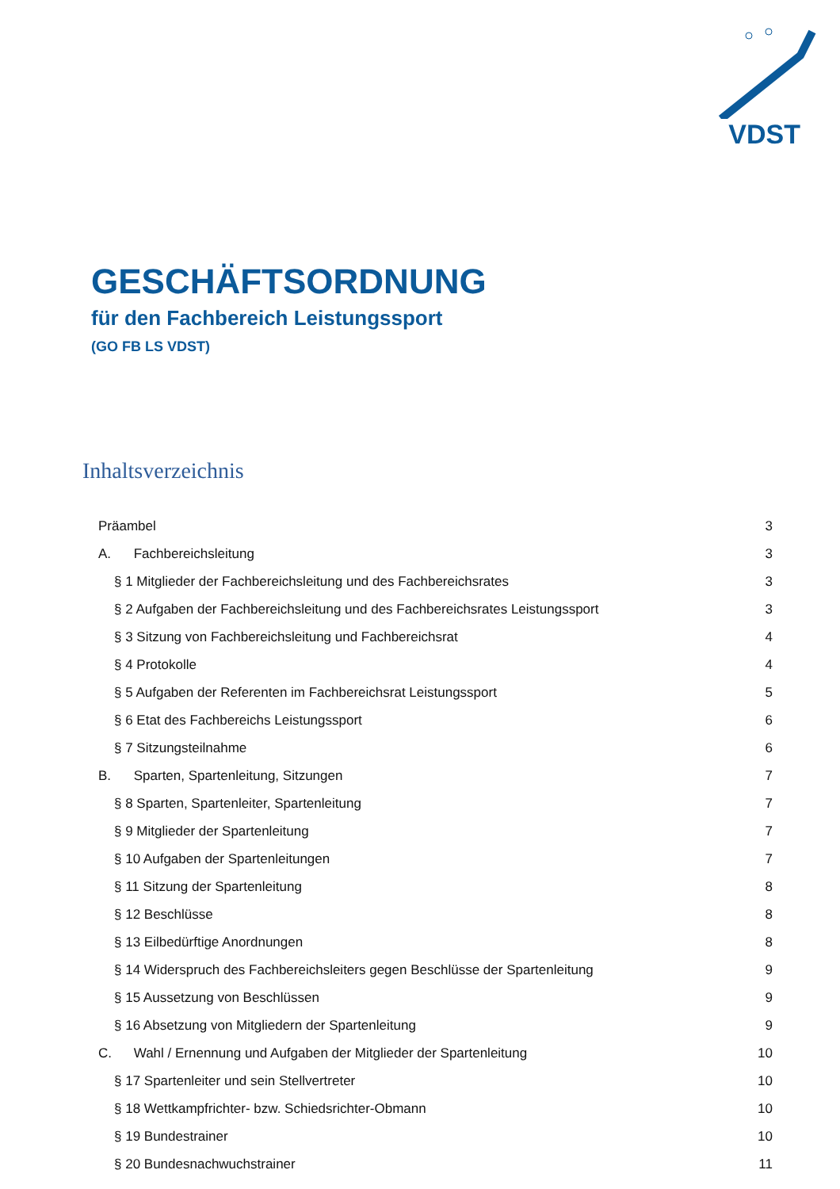VDST
GESCHÄFTSORDNUNG
für den Fachbereich Leistungssport
(GO FB LS VDST)
Inhaltsverzeichnis
Präambel 3
A. Fachbereichsleitung 3
§ 1 Mitglieder der Fachbereichsleitung und des Fachbereichsrates 3
§ 2 Aufgaben der Fachbereichsleitung und des Fachbereichsrates Leistungssport 3
§ 3 Sitzung von Fachbereichsleitung und Fachbereichsrat 4
§ 4 Protokolle 4
§ 5 Aufgaben der Referenten im Fachbereichsrat Leistungssport 5
§ 6 Etat des Fachbereichs Leistungssport 6
§ 7 Sitzungsteilnahme 6
B. Sparten, Spartenleitung, Sitzungen 7
§ 8 Sparten, Spartenleiter, Spartenleitung 7
§ 9 Mitglieder der Spartenleitung 7
§ 10 Aufgaben der Spartenleitungen 7
§ 11 Sitzung der Spartenleitung 8
§ 12 Beschlüsse 8
§ 13 Eilbedürftige Anordnungen 8
§ 14 Widerspruch des Fachbereichsleiters gegen Beschlüsse der Spartenleitung 9
§ 15 Aussetzung von Beschlüssen 9
§ 16 Absetzung von Mitgliedern der Spartenleitung 9
C. Wahl / Ernennung und Aufgaben der Mitglieder der Spartenleitung 10
§ 17 Spartenleiter und sein Stellvertreter 10
§ 18 Wettkampfrichter- bzw. Schiedsrichter-Obmann 10
§ 19 Bundestrainer 10
§ 20 Bundesnachwuchstrainer 11